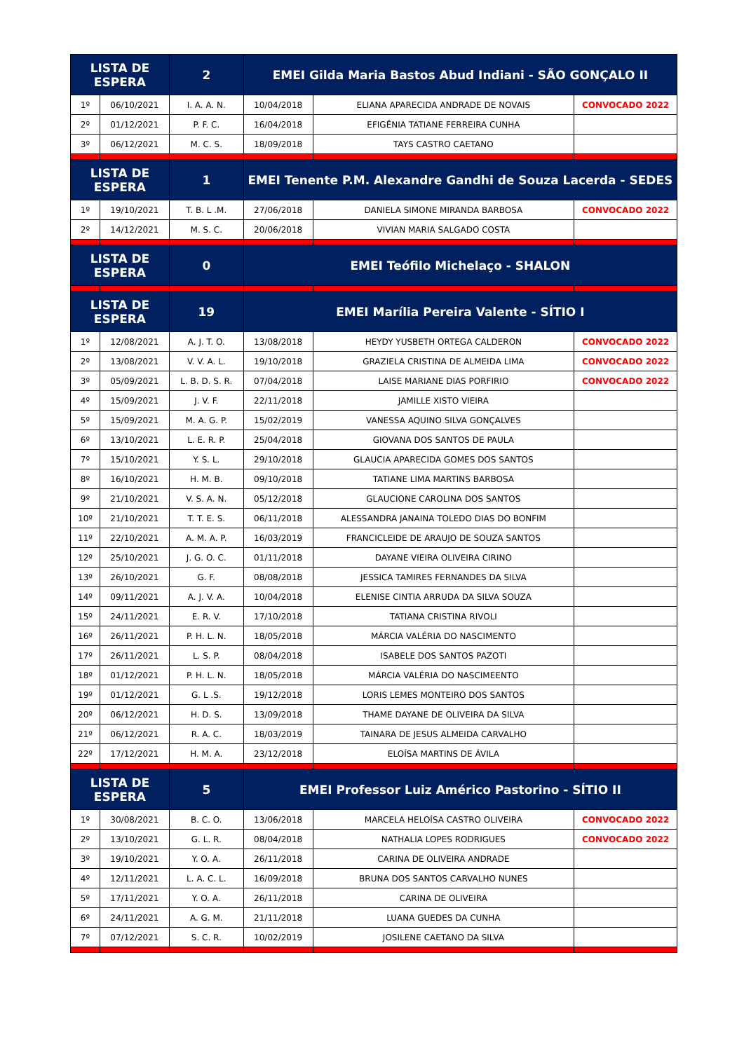| LISTA DE ESPERA | | 2 | EMEI Gilda Maria Bastos Abud Indiani - SÃO GONÇALO II | | |
| 1º | 06/10/2021 | I. A. A. N. | 10/04/2018 | ELIANA APARECIDA ANDRADE DE NOVAIS | CONVOCADO 2022 |
| 2º | 01/12/2021 | P. F. C. | 16/04/2018 | EFIGÊNIA TATIANE FERREIRA CUNHA | |
| 3º | 06/12/2021 | M. C. S. | 18/09/2018 | TAYS CASTRO CAETANO | |
| LISTA DE ESPERA | | 1 | EMEI Tenente P.M. Alexandre Gandhi de Souza Lacerda - SEDES | | |
| 1º | 19/10/2021 | T. B. L .M. | 27/06/2018 | DANIELA SIMONE MIRANDA BARBOSA | CONVOCADO 2022 |
| 2º | 14/12/2021 | M. S. C. | 20/06/2018 | VIVIAN MARIA SALGADO COSTA | |
| LISTA DE ESPERA | | 0 | EMEI Teófilo Michelaço - SHALON | | |
| LISTA DE ESPERA | | 19 | EMEI Marília Pereira Valente - SÍTIO I | | |
| 1º | 12/08/2021 | A. J. T. O. | 13/08/2018 | HEYDY YUSBETH ORTEGA CALDERON | CONVOCADO 2022 |
| 2º | 13/08/2021 | V. V. A. L. | 19/10/2018 | GRAZIELA CRISTINA DE ALMEIDA LIMA | CONVOCADO 2022 |
| 3º | 05/09/2021 | L. B. D. S. R. | 07/04/2018 | LAISE MARIANE DIAS PORFIRIO | CONVOCADO 2022 |
| 4º | 15/09/2021 | J. V. F. | 22/11/2018 | JAMILLE XISTO VIEIRA | |
| 5º | 15/09/2021 | M. A. G. P. | 15/02/2019 | VANESSA AQUINO SILVA GONÇALVES | |
| 6º | 13/10/2021 | L. E. R. P. | 25/04/2018 | GIOVANA DOS SANTOS DE PAULA | |
| 7º | 15/10/2021 | Y. S. L. | 29/10/2018 | GLAUCIA APARECIDA GOMES DOS SANTOS | |
| 8º | 16/10/2021 | H. M. B. | 09/10/2018 | TATIANE LIMA MARTINS BARBOSA | |
| 9º | 21/10/2021 | V. S. A. N. | 05/12/2018 | GLAUCIONE CAROLINA DOS SANTOS | |
| 10º | 21/10/2021 | T. T. E. S. | 06/11/2018 | ALESSANDRA JANAINA TOLEDO DIAS DO BONFIM | |
| 11º | 22/10/2021 | A. M. A. P. | 16/03/2019 | FRANCICLEIDE DE ARAUJO DE SOUZA SANTOS | |
| 12º | 25/10/2021 | J. G. O. C. | 01/11/2018 | DAYANE VIEIRA OLIVEIRA CIRINO | |
| 13º | 26/10/2021 | G. F. | 08/08/2018 | JESSICA TAMIRES FERNANDES DA SILVA | |
| 14º | 09/11/2021 | A. J. V. A. | 10/04/2018 | ELENISE CINTIA ARRUDA DA SILVA SOUZA | |
| 15º | 24/11/2021 | E. R. V. | 17/10/2018 | TATIANA CRISTINA RIVOLI | |
| 16º | 26/11/2021 | P. H. L. N. | 18/05/2018 | MÁRCIA VALÉRIA DO NASCIMENTO | |
| 17º | 26/11/2021 | L. S. P. | 08/04/2018 | ISABELE DOS SANTOS PAZOTI | |
| 18º | 01/12/2021 | P. H. L. N. | 18/05/2018 | MÁRCIA VALÉRIA DO NASCIMEENTO | |
| 19º | 01/12/2021 | G. L .S. | 19/12/2018 | LORIS LEMES MONTEIRO DOS SANTOS | |
| 20º | 06/12/2021 | H. D. S. | 13/09/2018 | THAME DAYANE DE OLIVEIRA DA SILVA | |
| 21º | 06/12/2021 | R. A. C. | 18/03/2019 | TAINARA DE JESUS ALMEIDA CARVALHO | |
| 22º | 17/12/2021 | H. M. A. | 23/12/2018 | ELOÍSA MARTINS DE ÁVILA | |
| LISTA DE ESPERA | | 5 | EMEI Professor Luiz Américo Pastorino - SÍTIO II | | |
| 1º | 30/08/2021 | B. C. O. | 13/06/2018 | MARCELA HELOÍSA CASTRO OLIVEIRA | CONVOCADO 2022 |
| 2º | 13/10/2021 | G. L. R. | 08/04/2018 | NATHALIA LOPES RODRIGUES | CONVOCADO 2022 |
| 3º | 19/10/2021 | Y. O. A. | 26/11/2018 | CARINA DE OLIVEIRA ANDRADE | |
| 4º | 12/11/2021 | L. A. C. L. | 16/09/2018 | BRUNA DOS SANTOS CARVALHO NUNES | |
| 5º | 17/11/2021 | Y. O. A. | 26/11/2018 | CARINA DE OLIVEIRA | |
| 6º | 24/11/2021 | A. G. M. | 21/11/2018 | LUANA GUEDES DA CUNHA | |
| 7º | 07/12/2021 | S. C. R. | 10/02/2019 | JOSILENE CAETANO DA SILVA | |